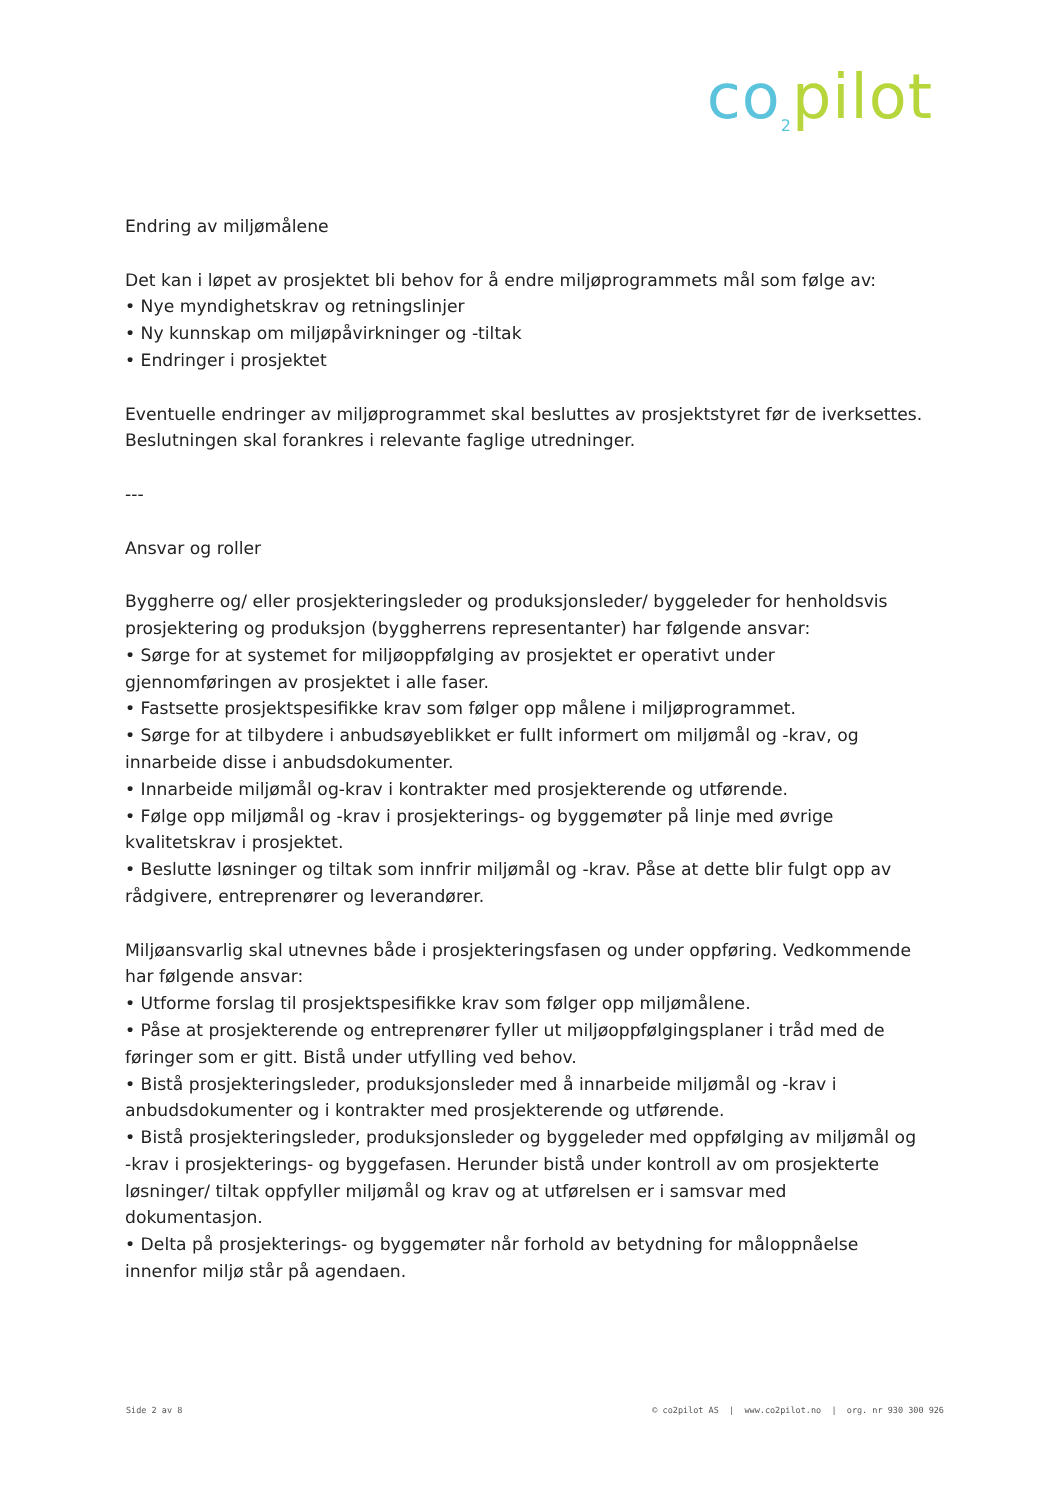co<sub>2</sub>pilot
Endring av miljømålene
Det kan i løpet av prosjektet bli behov for å endre miljøprogrammets mål som følge av:
• Nye myndighetskrav og retningslinjer
• Ny kunnskap om miljøpåvirkninger og -tiltak
• Endringer i prosjektet
Eventuelle endringer av miljøprogrammet skal besluttes av prosjektstyret før de iverksettes. Beslutningen skal forankres i relevante faglige utredninger.
---
Ansvar og roller
Byggherre og/ eller prosjekteringsleder og produksjonsleder/ byggeleder for henholdsvis prosjektering og produksjon (byggherrens representanter) har følgende ansvar:
• Sørge for at systemet for miljøoppfølging av prosjektet er operativt under gjennomføringen av prosjektet i alle faser.
• Fastsette prosjektspesifikke krav som følger opp målene i miljøprogrammet.
• Sørge for at tilbydere i anbudsøyeblikket er fullt informert om miljømål og -krav, og innarbeide disse i anbudsdokumenter.
• Innarbeide miljømål og-krav i kontrakter med prosjekterende og utførende.
• Følge opp miljømål og -krav i prosjekterings- og byggemøter på linje med øvrige kvalitetskrav i prosjektet.
• Beslutte løsninger og tiltak som innfrir miljømål og -krav. Påse at dette blir fulgt opp av rådgivere, entreprenører og leverandører.
Miljøansvarlig skal utnevnes både i prosjekteringsfasen og under oppføring. Vedkommende har følgende ansvar:
• Utforme forslag til prosjektspesifikke krav som følger opp miljømålene.
• Påse at prosjekterende og entreprenører fyller ut miljøoppfølgingsplaner i tråd med de føringer som er gitt. Bistå under utfylling ved behov.
• Bistå prosjekteringsleder, produksjonsleder med å innarbeide miljømål og -krav i anbudsdokumenter og i kontrakter med prosjekterende og utførende.
• Bistå prosjekteringsleder, produksjonsleder og byggeleder med oppfølging av miljømål og -krav i prosjekterings- og byggefasen. Herunder bistå under kontroll av om prosjekterte løsninger/ tiltak oppfyller miljømål og krav og at utførelsen er i samsvar med dokumentasjon.
• Delta på prosjekterings- og byggemøter når forhold av betydning for måloppnåelse innenfor miljø står på agendaen.
Side 2 av 8 © co2pilot AS | www.co2pilot.no | org. nr 930 300 926